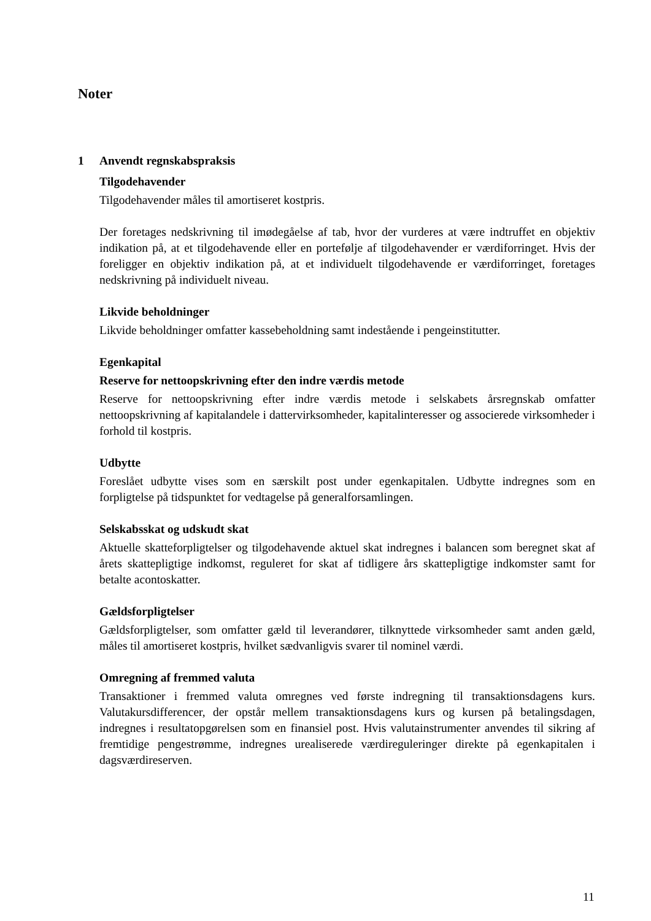Noter
1 Anvendt regnskabspraksis
Tilgodehavender
Tilgodehavender måles til amortiseret kostpris.
Der foretages nedskrivning til imødegåelse af tab, hvor der vurderes at være indtruffet en objektiv indikation på, at et tilgodehavende eller en portefølje af tilgodehavender er værdiforringet. Hvis der foreligger en objektiv indikation på, at et individuelt tilgodehavende er værdiforringet, foretages nedskrivning på individuelt niveau.
Likvide beholdninger
Likvide beholdninger omfatter kassebeholdning samt indestående i pengeinstitutter.
Egenkapital
Reserve for nettoopskrivning efter den indre værdis metode
Reserve for nettoopskrivning efter indre værdis metode i selskabets årsregnskab omfatter nettoopskrivning af kapitalandele i dattervirksomheder, kapitalinteresser og associerede virksomheder i forhold til kostpris.
Udbytte
Foreslået udbytte vises som en særskilt post under egenkapitalen. Udbytte indregnes som en forpligtelse på tidspunktet for vedtagelse på generalforsamlingen.
Selskabsskat og udskudt skat
Aktuelle skatteforpligtelser og tilgodehavende aktuel skat indregnes i balancen som beregnet skat af årets skattepligtige indkomst, reguleret for skat af tidligere års skattepligtige indkomster samt for betalte acontoskatter.
Gældsforpligtelser
Gældsforpligtelser, som omfatter gæld til leverandører, tilknyttede virksomheder samt anden gæld, måles til amortiseret kostpris, hvilket sædvanligvis svarer til nominel værdi.
Omregning af fremmed valuta
Transaktioner i fremmed valuta omregnes ved første indregning til transaktionsdagens kurs. Valutakursdifferencer, der opstår mellem transaktionsdagens kurs og kursen på betalingsdagen, indregnes i resultatopgørelsen som en finansiel post. Hvis valutainstrumenter anvendes til sikring af fremtidige pengestrømme, indregnes urealiserede værdireguleringer direkte på egenkapitalen i dagsværdireserven.
11